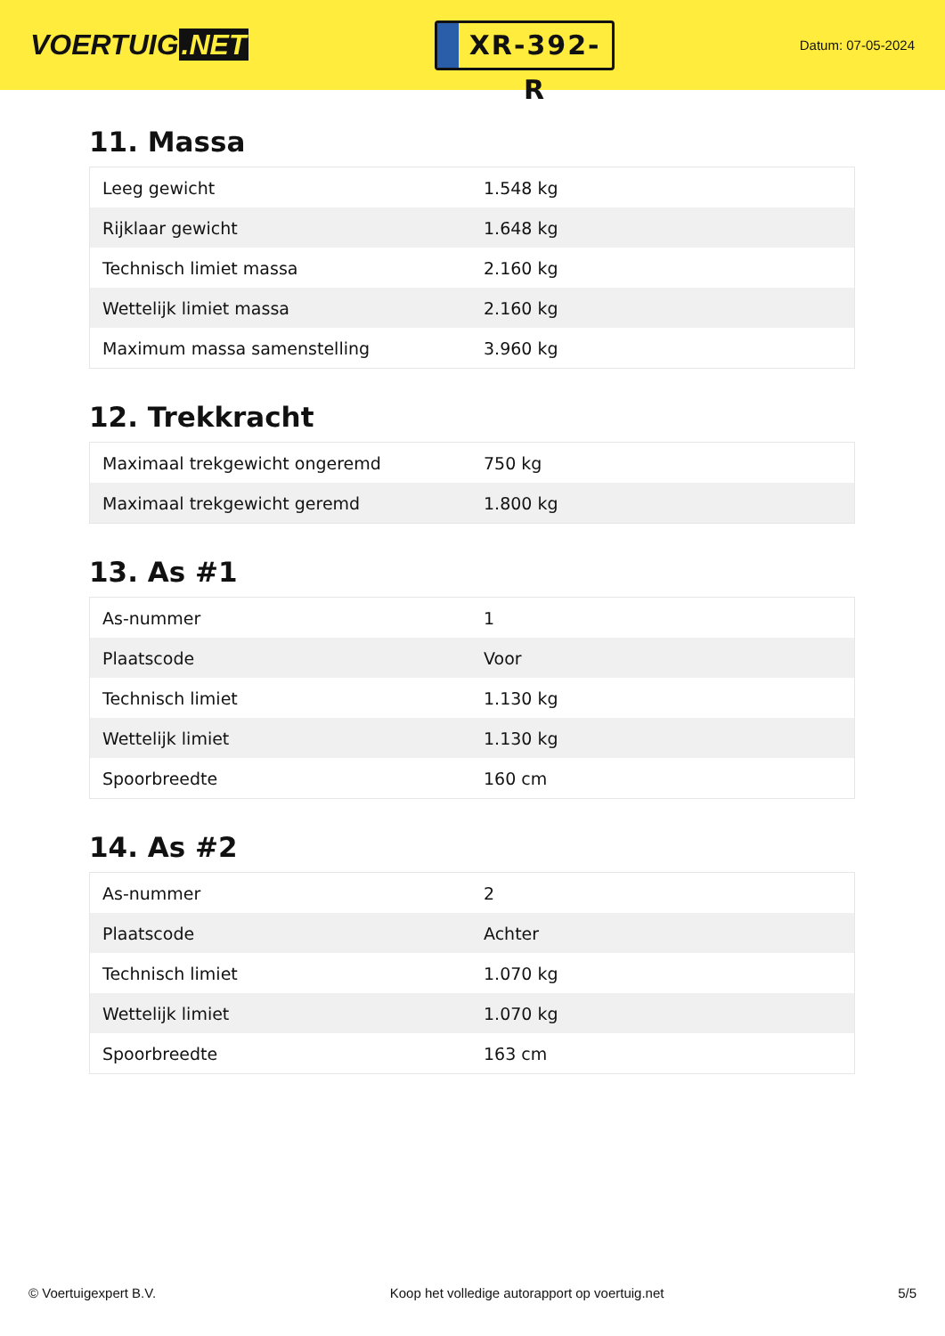VOERTUIG.NET
XR-392-R
Datum: 07-05-2024
11. Massa
| Leeg gewicht | 1.548 kg |
| Rijklaar gewicht | 1.648 kg |
| Technisch limiet massa | 2.160 kg |
| Wettelijk limiet massa | 2.160 kg |
| Maximum massa samenstelling | 3.960 kg |
12. Trekkracht
| Maximaal trekgewicht ongeremd | 750 kg |
| Maximaal trekgewicht geremd | 1.800 kg |
13. As #1
| As-nummer | 1 |
| Plaatscode | Voor |
| Technisch limiet | 1.130 kg |
| Wettelijk limiet | 1.130 kg |
| Spoorbreedte | 160 cm |
14. As #2
| As-nummer | 2 |
| Plaatscode | Achter |
| Technisch limiet | 1.070 kg |
| Wettelijk limiet | 1.070 kg |
| Spoorbreedte | 163 cm |
© Voertuigexpert B.V. Koop het volledige autorapport op voertuig.net 5/5